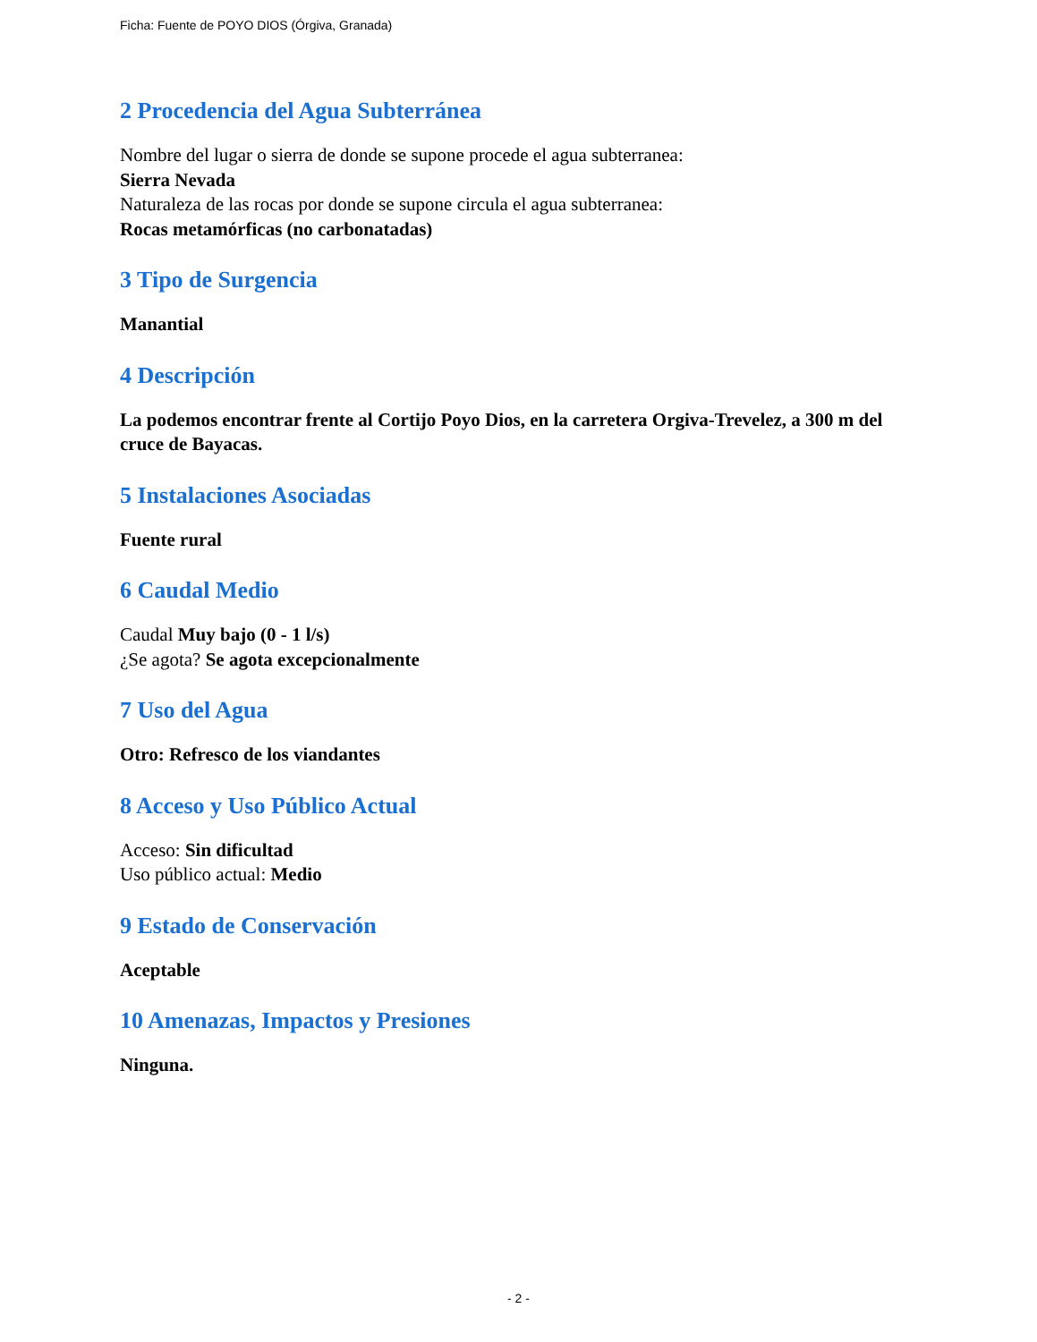Ficha: Fuente de POYO DIOS (Órgiva, Granada)
2 Procedencia del Agua Subterránea
Nombre del lugar o sierra de donde se supone procede el agua subterranea:
Sierra Nevada
Naturaleza de las rocas por donde se supone circula el agua subterranea:
Rocas metamórficas (no carbonatadas)
3 Tipo de Surgencia
Manantial
4 Descripción
La podemos encontrar frente al Cortijo Poyo Dios, en la carretera Orgiva-Trevelez, a 300 m del cruce de Bayacas.
5 Instalaciones Asociadas
Fuente rural
6 Caudal Medio
Caudal Muy bajo (0 - 1 l/s)
¿Se agota? Se agota excepcionalmente
7 Uso del Agua
Otro: Refresco de los viandantes
8 Acceso y Uso Público Actual
Acceso: Sin dificultad
Uso público actual: Medio
9 Estado de Conservación
Aceptable
10 Amenazas, Impactos y Presiones
Ninguna.
- 2 -